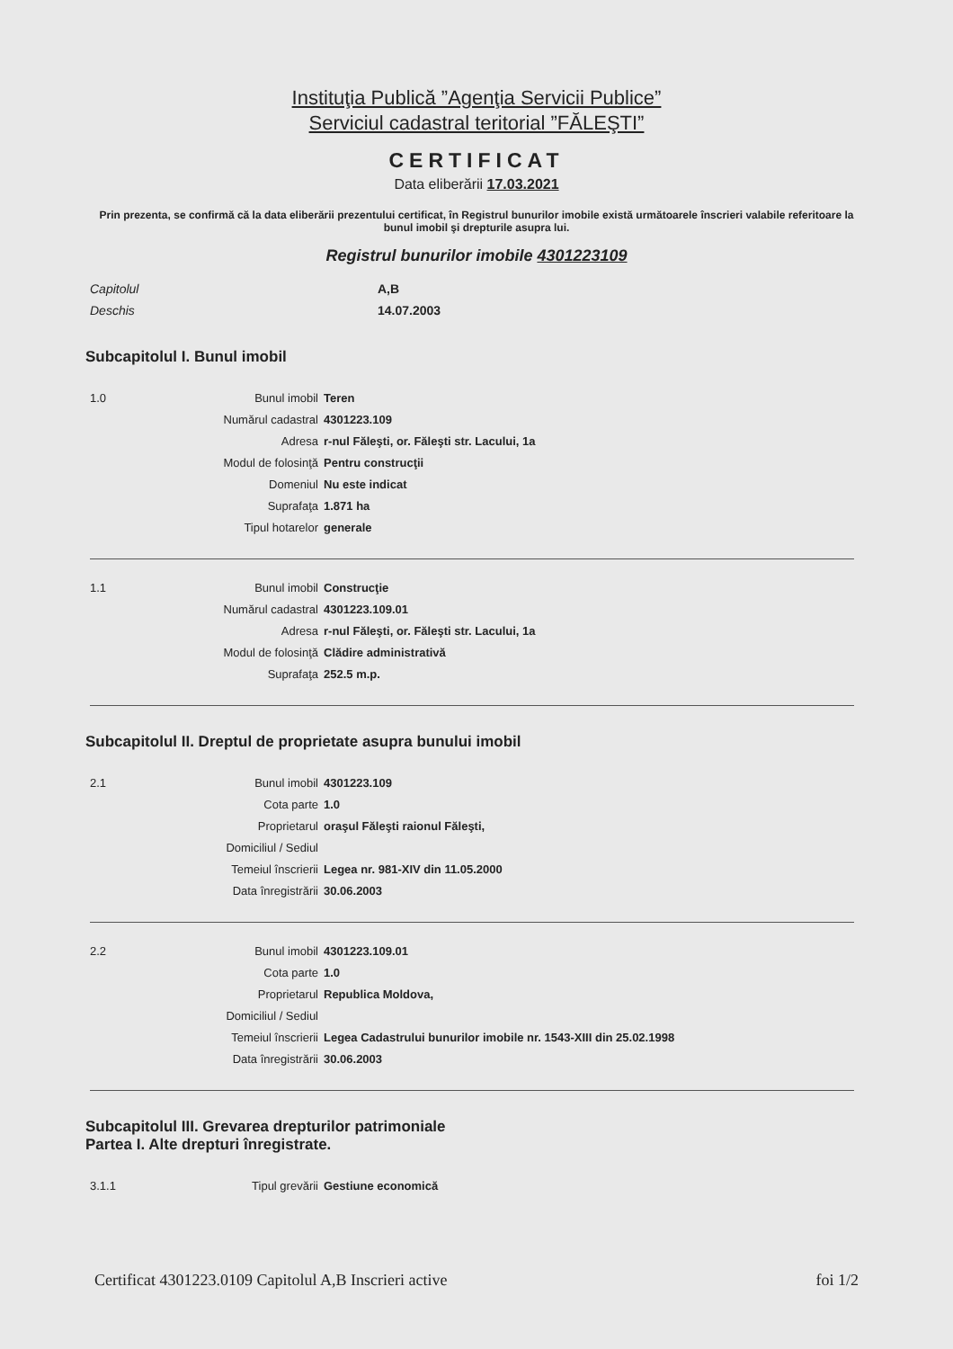Instituţia Publică ”Agenţia Servicii Publice”
Serviciul cadastral teritorial ”FĂLEŞTI”
CERTIFICAT
Data eliberării 17.03.2021
Prin prezenta, se confirmă că la data eliberării prezentului certificat, în Registrul bunurilor imobile există următoarele înscrieri valabile referitoare la bunul imobil şi drepturile asupra lui.
Registrul bunurilor imobile 4301223109
Capitolul A,B Deschis 14.07.2003
Subcapitolul I. Bunul imobil
1.0
Bunul imobil
Teren
Numărul cadastral
4301223.109
Adresa
r-nul Făleşti, or. Făleşti str. Lacului, 1a
Modul de folosinţă
Pentru construcţii
Domeniul
Nu este indicat
Suprafaţa
1.871 ha
Tipul hotarelor
generale
1.1
Bunul imobil
Construcţie
Numărul cadastral
4301223.109.01
Adresa
r-nul Făleşti, or. Făleşti str. Lacului, 1a
Modul de folosinţă
Clădire administrativă
Suprafaţa
252.5 m.p.
Subcapitolul II. Dreptul de proprietate asupra bunului imobil
2.1
Bunul imobil
4301223.109
Cota parte
1.0
Proprietarul
oraşul Făleşti raionul Făleşti,
Domiciliul / Sediul
Temeiul înscrierii
Legea nr. 981-XIV din 11.05.2000
Data înregistrării
30.06.2003
2.2
Bunul imobil
4301223.109.01
Cota parte
1.0
Proprietarul
Republica Moldova,
Domiciliul / Sediul
Temeiul înscrierii
Legea Cadastrului bunurilor imobile nr. 1543-XIII din 25.02.1998
Data înregistrării
30.06.2003
Subcapitolul III. Grevarea drepturilor patrimoniale
Partea I. Alte drepturi înregistrate.
3.1.1
Tipul grevării
Gestiune economică
Certificat 4301223.0109 Capitolul A,B Inscrieri active foi 1/2